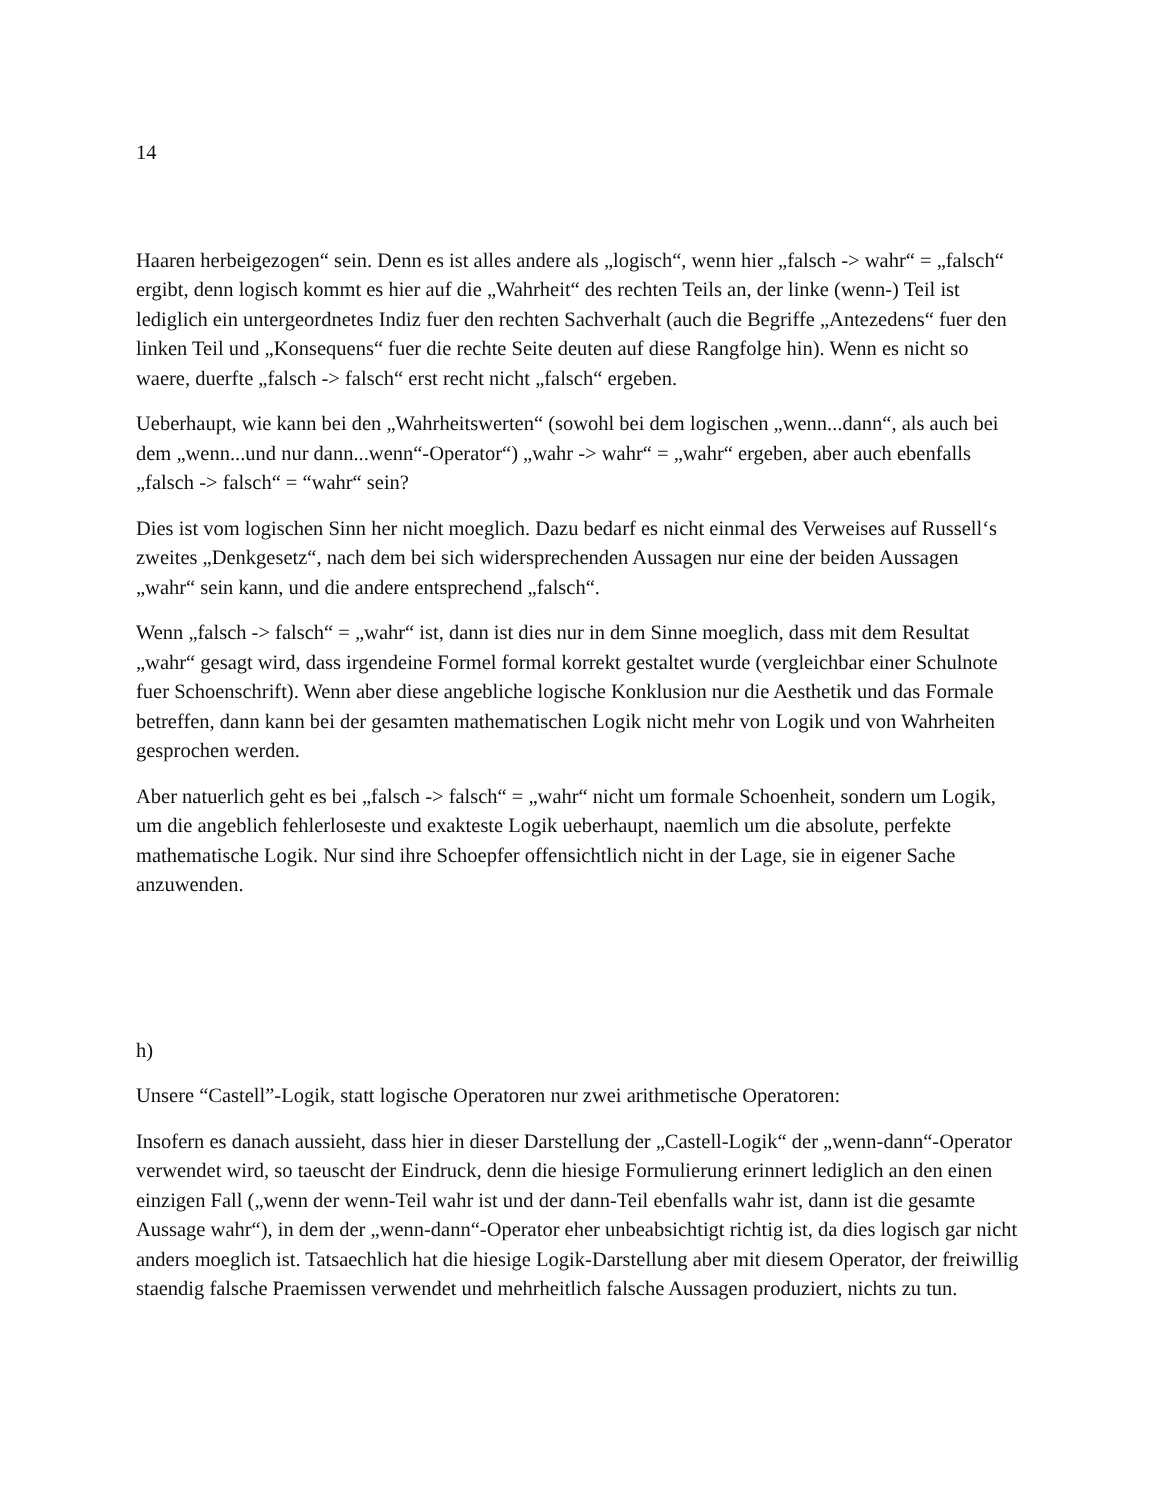14
Haaren herbeigezogen“ sein. Denn es ist alles andere als „logisch“, wenn hier „falsch -> wahr“ = „falsch“ ergibt, denn logisch kommt es hier auf die „Wahrheit“ des rechten Teils an, der linke (wenn-) Teil ist lediglich ein untergeordnetes Indiz fuer den rechten Sachverhalt (auch die Begriffe „Antezedens“ fuer den linken Teil und „Konsequens“ fuer die rechte Seite deuten auf diese Rangfolge hin). Wenn es nicht so waere, duerfte „falsch -> falsch“ erst recht nicht „falsch“ ergeben.
Ueberhaupt, wie kann bei den „Wahrheitswerten“ (sowohl bei dem logischen „wenn...dann“, als auch bei dem „wenn...und nur dann...wenn“-Operator“) „wahr -> wahr“ = „wahr“ ergeben, aber auch ebenfalls „falsch -> falsch“ = “wahr“ sein?
Dies ist vom logischen Sinn her nicht moeglich. Dazu bedarf es nicht einmal des Verweises auf Russell‘s zweites „Denkgesetz“, nach dem bei sich widersprechenden Aussagen nur eine der beiden Aussagen „wahr“ sein kann, und die andere entsprechend „falsch“.
Wenn „falsch -> falsch“ = „wahr“ ist, dann ist dies nur in dem Sinne moeglich, dass mit dem Resultat „wahr“ gesagt wird, dass irgendeine Formel formal korrekt gestaltet wurde (vergleichbar einer Schulnote fuer Schoenschrift). Wenn aber diese angebliche logische Konklusion nur die Aesthetik und das Formale betreffen, dann kann bei der gesamten mathematischen Logik nicht mehr von Logik und von Wahrheiten gesprochen werden.
Aber natuerlich geht es bei „falsch -> falsch“ = „wahr“ nicht um formale Schoenheit, sondern um Logik, um die angeblich fehlerloseste und exakteste Logik ueberhaupt, naemlich um die absolute, perfekte mathematische Logik. Nur sind ihre Schoepfer offensichtlich nicht in der Lage, sie in eigener Sache anzuwenden.
h)
Unsere “Castell”-Logik, statt logische Operatoren nur zwei arithmetische Operatoren:
Insofern es danach aussieht, dass hier in dieser Darstellung der „Castell-Logik“ der „wenn-dann“-Operator verwendet wird, so taeuscht der Eindruck, denn die hiesige Formulierung erinnert lediglich an den einen einzigen Fall („wenn der wenn-Teil wahr ist und der dann-Teil ebenfalls wahr ist, dann ist die gesamte Aussage wahr“), in dem der „wenn-dann“-Operator eher unbeabsichtigt richtig ist, da dies logisch gar nicht anders moeglich ist. Tatsaechlich hat die hiesige Logik-Darstellung aber mit diesem Operator, der freiwillig staendig falsche Praemissen verwendet und mehrheitlich falsche Aussagen produziert, nichts zu tun.